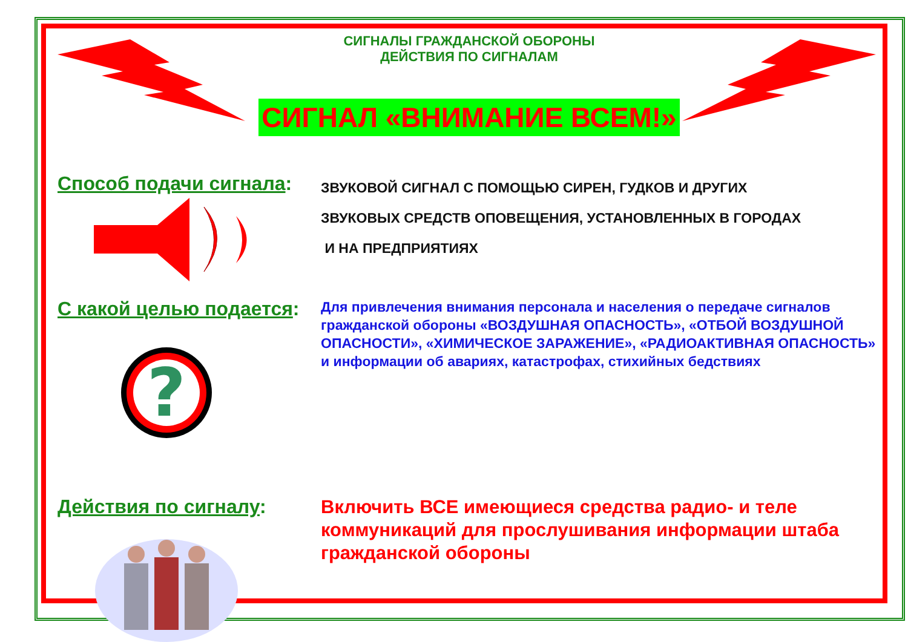СИГНАЛЫ ГРАЖДАНСКОЙ ОБОРОНЫ
ДЕЙСТВИЯ ПО СИГНАЛАМ
СИГНАЛ «ВНИМАНИЕ ВСЕМ!»
Способ подачи сигнала:
ЗВУКОВОЙ СИГНАЛ С ПОМОЩЬЮ СИРЕН, ГУДКОВ И ДРУГИХ
ЗВУКОВЫХ СРЕДСТВ ОПОВЕЩЕНИЯ, УСТАНОВЛЕННЫХ В ГОРОДАХ
И НА ПРЕДПРИЯТИЯХ
С какой целью подается:
?
Для привлечения внимания персонала и населения о передаче сигналов гражданской обороны «ВОЗДУШНАЯ ОПАСНОСТЬ», «ОТБОЙ ВОЗДУШНОЙ ОПАСНОСТИ», «ХИМИЧЕСКОЕ ЗАРАЖЕНИЕ», «РАДИОАКТИВНАЯ ОПАСНОСТЬ» и информации об авариях, катастрофах, стихийных бедствиях
Действия по сигналу:
Включить ВСЕ имеющиеся средства радио- и теле коммуникаций для прослушивания информации штаба гражданской обороны